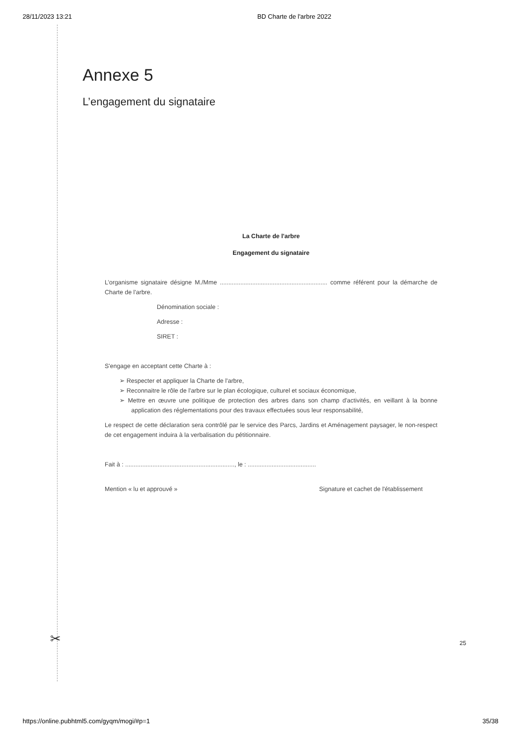28/11/2023 13:21 BD Charte de l'arbre 2022
Annexe 5
L’engagement du signataire
La Charte de l'arbre
Engagement du signataire
L’organisme signataire désigne M./Mme ............................................................... comme référent pour la démarche de Charte de l'arbre.
Dénomination sociale :
Adresse :
SIRET :
S'engage en acceptant cette Charte à :
➢ Respecter et appliquer la Charte de l'arbre,
➢ Reconnaitre le rôle de l'arbre sur le plan écologique, culturel et sociaux économique,
➢ Mettre en œuvre une politique de protection des arbres dans son champ d'activités, en veillant à la bonne application des réglementations pour des travaux effectuées sous leur responsabilité,
Le respect de cette déclaration sera contrôlé par le service des Parcs, Jardins et Aménagement paysager, le non-respect de cet engagement induira à la verbalisation du pétitionnaire.
Fait à : ................................................................, le : ........................................
Mention « lu et approuvé » Signature et cachet de l'établissement
✂ 25
https://online.pubhtml5.com/gyqm/mogi/#p=1 35/38